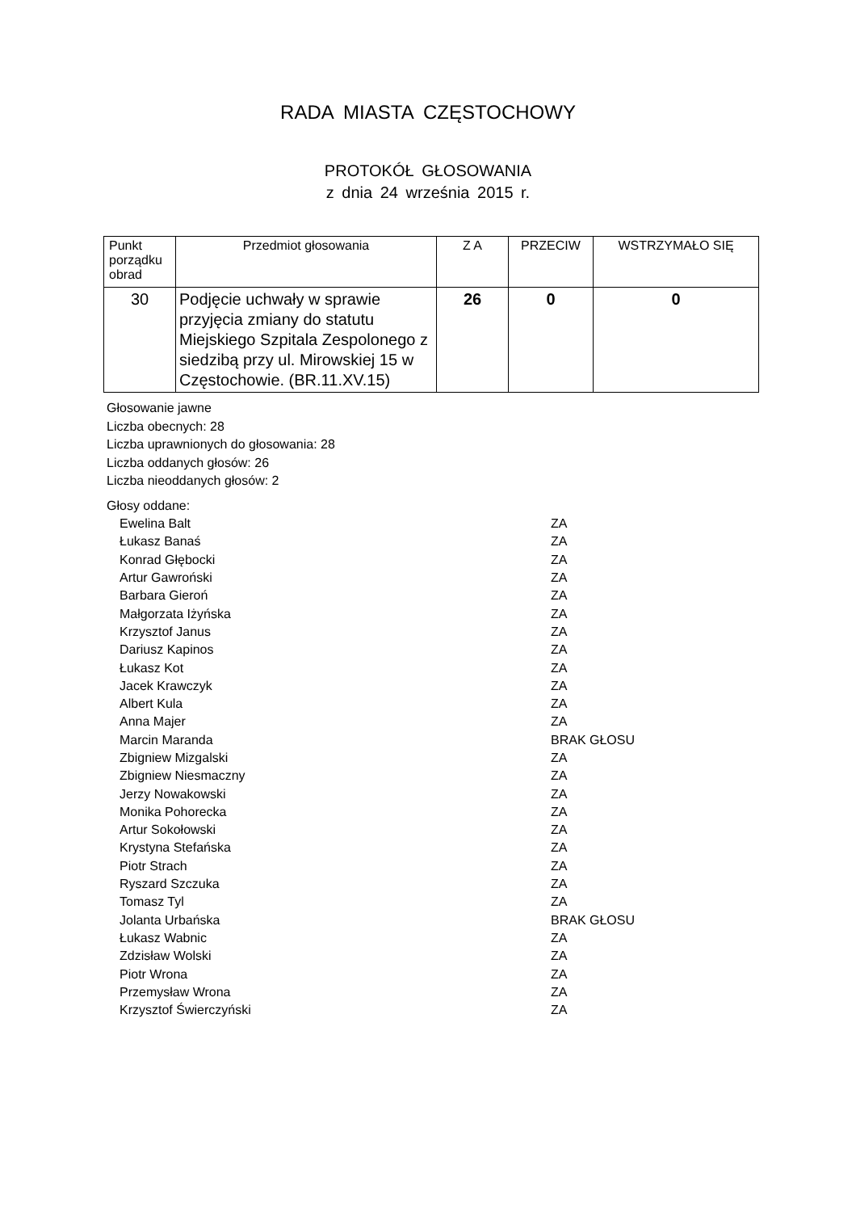RADA MIASTA CZĘSTOCHOWY
PROTOKÓŁ GŁOSOWANIA
z dnia 24 września 2015 r.
| Punkt porządku obrad | Przedmiot głosowania | Z A | PRZECIW | WSTRZYMAŁO SIĘ |
| 30 | Podjęcie uchwały w sprawie przyjęcia zmiany do statutu Miejskiego Szpitala Zespolonego z siedzibą przy ul. Mirowskiej 15 w Częstochowie. (BR.11.XV.15) | 26 | 0 | 0 |
Głosowanie jawne
Liczba obecnych: 28
Liczba uprawnionych do głosowania: 28
Liczba oddanych głosów: 26
Liczba nieoddanych głosów: 2
Głosy oddane:
| Ewelina Balt | ZA |
| Łukasz Banaś | ZA |
| Konrad Głębocki | ZA |
| Artur Gawroński | ZA |
| Barbara Gieroń | ZA |
| Małgorzata Iżyńska | ZA |
| Krzysztof Janus | ZA |
| Dariusz Kapinos | ZA |
| Łukasz Kot | ZA |
| Jacek Krawczyk | ZA |
| Albert Kula | ZA |
| Anna Majer | ZA |
| Marcin Maranda | BRAK GŁOSU |
| Zbigniew Mizgalski | ZA |
| Zbigniew Niesmaczny | ZA |
| Jerzy Nowakowski | ZA |
| Monika Pohorecka | ZA |
| Artur Sokołowski | ZA |
| Krystyna Stefańska | ZA |
| Piotr Strach | ZA |
| Ryszard Szczuka | ZA |
| Tomasz Tyl | ZA |
| Jolanta Urbańska | BRAK GŁOSU |
| Łukasz Wabnic | ZA |
| Zdzisław Wolski | ZA |
| Piotr Wrona | ZA |
| Przemysław Wrona | ZA |
| Krzysztof Świerczyński | ZA |